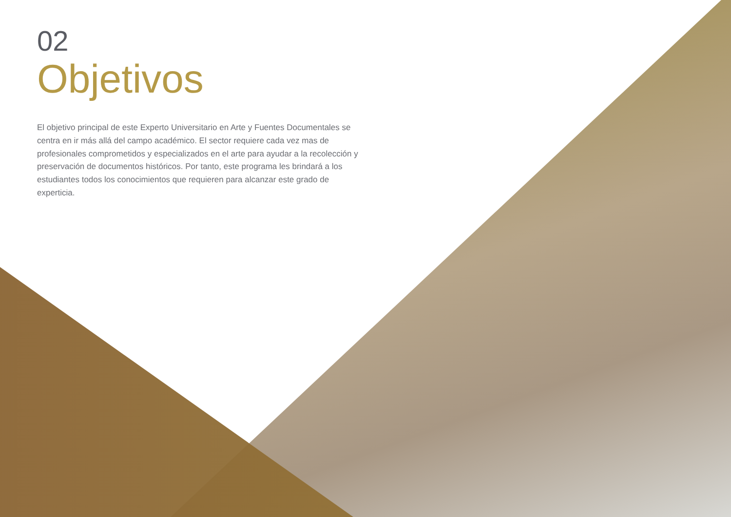02
Objetivos
El objetivo principal de este Experto Universitario en Arte y Fuentes Documentales se centra en ir más allá del campo académico. El sector requiere cada vez mas de profesionales comprometidos y especializados en el arte para ayudar a la recolección y preservación de documentos históricos. Por tanto, este programa les brindará a los estudiantes todos los conocimientos que requieren para alcanzar este grado de experticia.